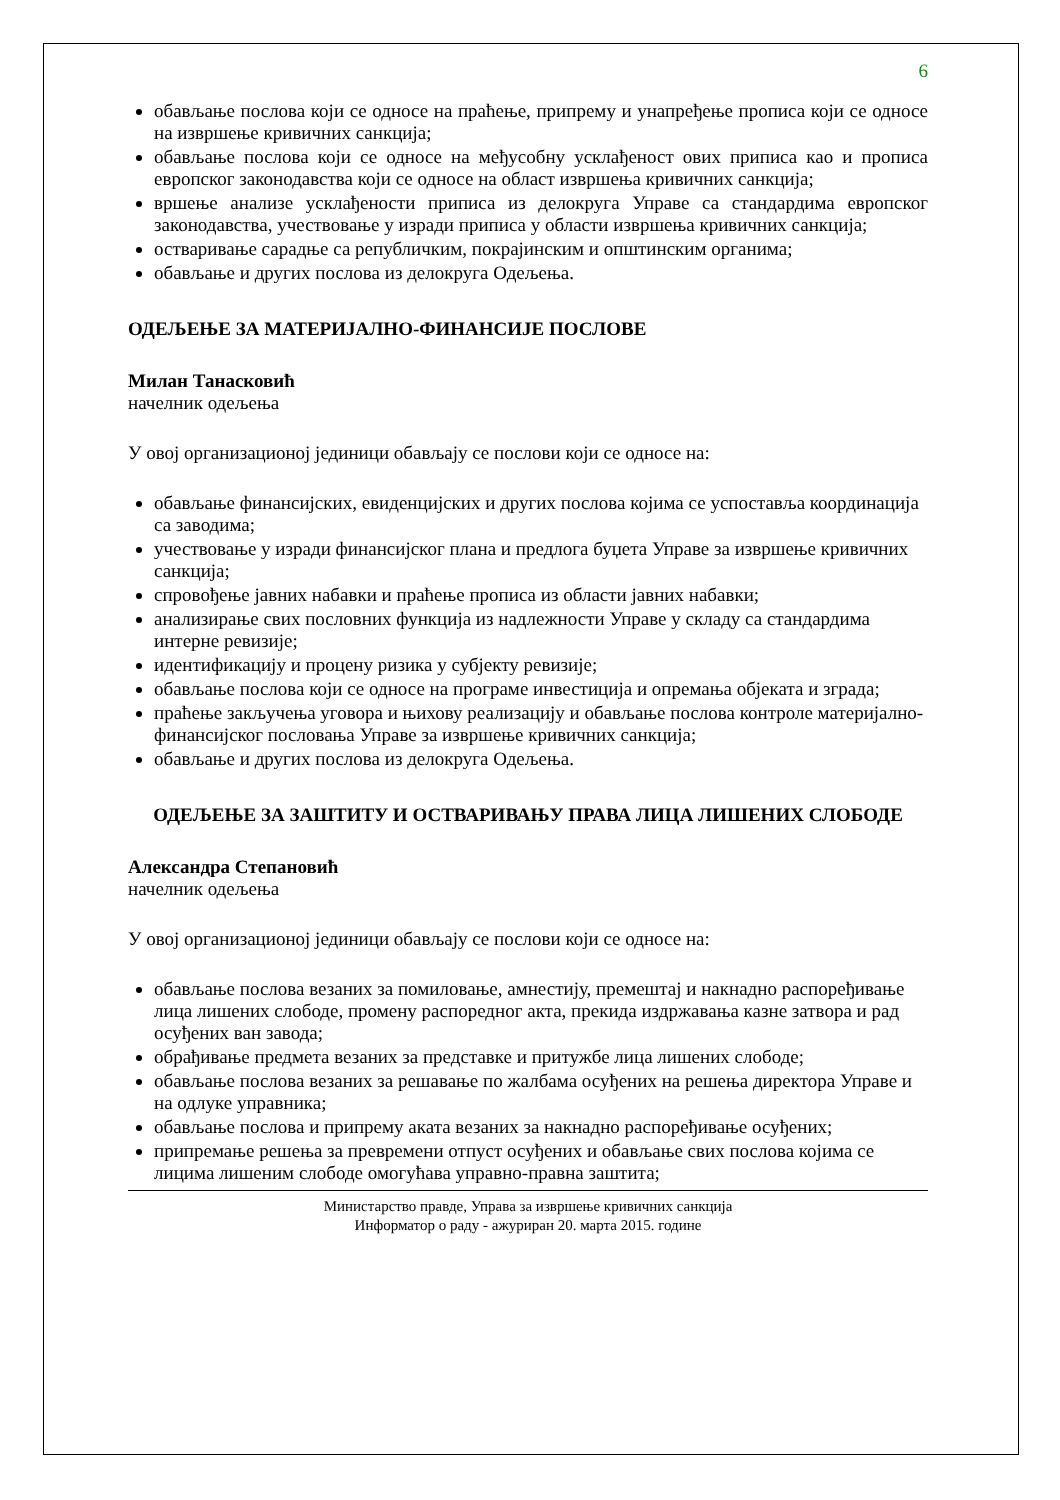6
обављање послова који се односе на праћење, припрему и унапређење прописа који се односе на извршење кривичних санкција;
обављање послова који се односе на међусобну усклађеност ових приписа као и прописа европског законодавства који се односе на област извршења кривичних санкција;
вршење анализе усклађености приписа из делокруга Управе са стандардима европског законодавства, учествовање у изради приписа у области извршења кривичних санкција;
остваривање сарадње са републичким, покрајинским и општинским органима;
обављање и других послова из делокруга Одељења.
ОДЕЉЕЊЕ ЗА МАТЕРИЈАЛНО-ФИНАНСИЈЕ ПОСЛОВЕ
Милан Танасковић
начелник одељења
У овој организационој јединици обављају се послови који се односе на:
обављање финансијских, евиденцијских и других послова којима се успоставља координација са заводима;
учествовање у изради финансијског плана и предлога буџета Управе за извршење кривичних санкција;
спровођење јавних набавки и праћење прописа из области јавних набавки;
анализирање свих пословних функција из надлежности Управе у складу са стандардима интерне ревизије;
идентификацију и процену ризика у субјекту ревизије;
обављање послова који се односе на програме инвестиција и опремања објеката и зграда;
праћење закључења уговора и њихову реализацију и обављање послова контроле материјално-финансијског пословања Управе за извршење кривичних санкција;
обављање и других послова из делокруга Одељења.
ОДЕЉЕЊЕ ЗА ЗАШТИТУ И ОСТВАРИВАЊУ ПРАВА ЛИЦА ЛИШЕНИХ СЛОБОДЕ
Александра Степановић
начелник одељења
У овој организационој јединици обављају се послови који се односе на:
обављање послова везаних за помиловање, амнестију, премештај и накнадно распоређивање лица лишених слободе, промену распоредног акта, прекида издржавања казне затвора и рад осуђених ван завода;
обрађивање предмета везаних за представке и притужбе лица лишених слободе;
обављање послова везаних за решавање по жалбама осуђених на решења директора Управе и на одлуке управника;
обављање послова и припрему аката везаних за накнадно распоређивање осуђених;
припремање решења за превремени отпуст осуђених и обављање свих послова којима се лицима лишеним слободе омогућава управно-правна заштита;
Министарство правде, Управа за извршење кривичних санкција
Информатор о раду - ажуриран 20. марта 2015. године